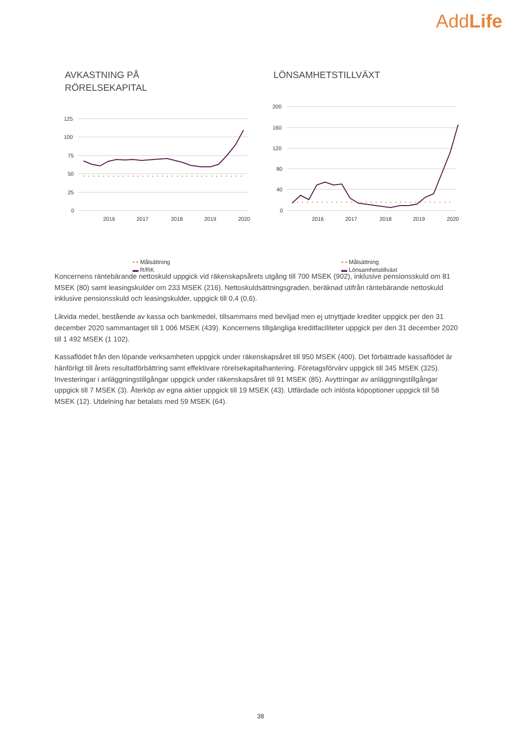AddLife
AVKASTNING PÅ
RÖRELSEKAPITAL
125
100
75
50
25
0
2016
2017
2018
2019
2020
▪ ▪ Målsättning
▬ R/RK
LÖNSAMHETSTILLVÄXT
200
160
120
80
40
0
2016
2017
2018
2019
2020
▪ ▪ Målsättning
▬ Lönsamhetstillväxt
Koncernens räntebärande nettoskuld uppgick vid räkenskapsårets utgång till 700 MSEK (902), inklusive pensionsskuld om 81 MSEK (80) samt leasingskulder om 233 MSEK (216). Nettoskuldsättningsgraden, beräknad utifrån räntebärande nettoskuld inklusive pensionsskuld och leasingskulder, uppgick till 0,4 (0,6).
Likvida medel, bestående av kassa och bankmedel, tillsammans med beviljad men ej utnyttjade krediter uppgick per den 31 december 2020 sammantaget till 1 006 MSEK (439). Koncernens tillgängliga kreditfaciliteter uppgick per den 31 december 2020 till 1 492 MSEK (1 102).
Kassaflödet från den löpande verksamheten uppgick under räkenskapsåret till 950 MSEK (400). Det förbättrade kassaflödet är hänförligt till årets resultatförbättring samt effektivare rörelsekapitalhantering. Företagsförvärv uppgick till 345 MSEK (325). Investeringar i anläggningstillgångar uppgick under räkenskapsåret till 91 MSEK (85). Avyttringar av anläggningstillgångar uppgick till 7 MSEK (3). Återköp av egna aktier uppgick till 19 MSEK (43). Utfärdade och inlösta köpoptioner uppgick till 58 MSEK (12). Utdelning har betalats med 59 MSEK (64).
38